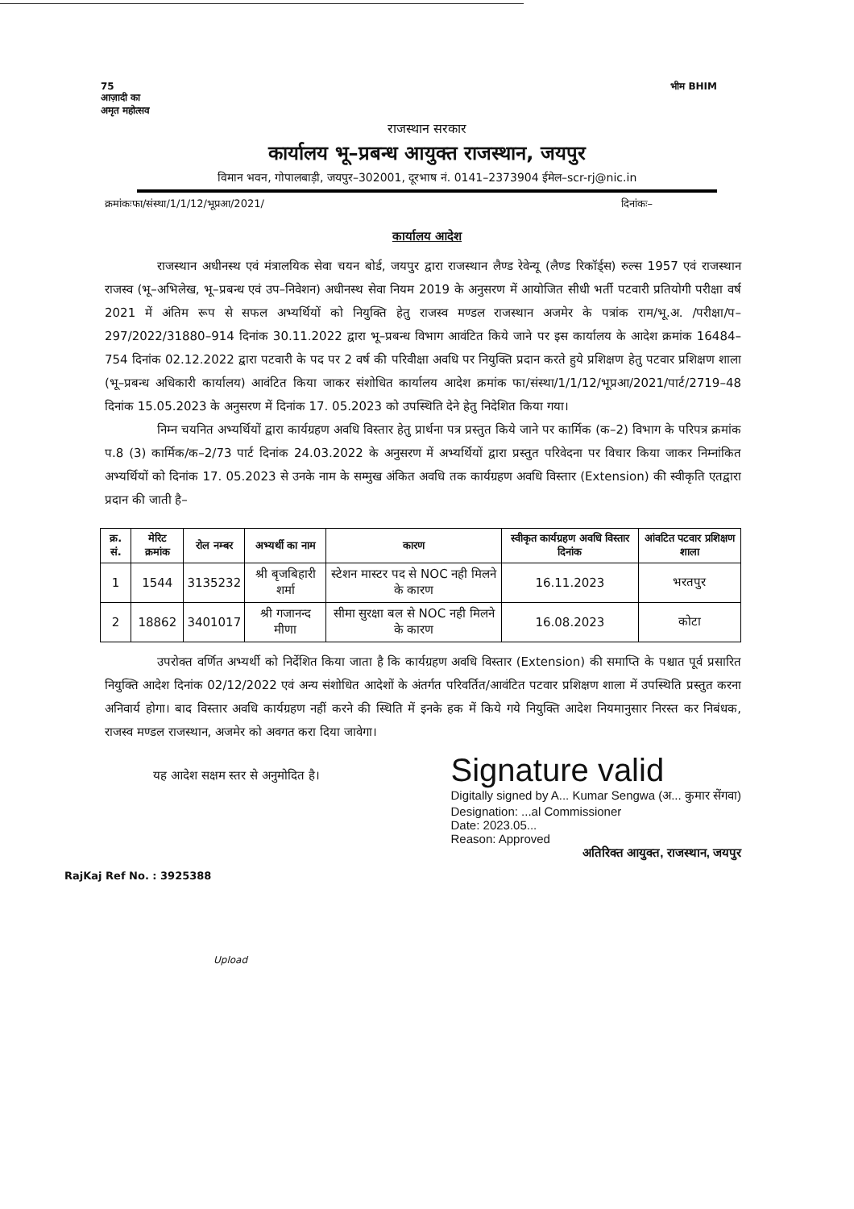75
आज़ादी का
अमृत महोत्सव
भीम BHIM
राजस्थान सरकार
कार्यालय भू–प्रबन्ध आयुक्त राजस्थान, जयपुर
विमान भवन, गोपालबाड़ी, जयपुर–302001, दूरभाष नं. 0141–2373904 ईमेल–scr-rj@nic.in
क्रमांकःफा/संस्था/1/1/12/भूप्रआ/2021/ दिनांकः–
कार्यालय आदेश
राजस्थान अधीनस्थ एवं मंत्रालयिक सेवा चयन बोर्ड, जयपुर द्वारा राजस्थान लैण्ड रेवेन्यू (लैण्ड रिकॉर्ड्स) रुल्स 1957 एवं राजस्थान राजस्व (भू–अभिलेख, भू–प्रबन्ध एवं उप–निवेशन) अधीनस्थ सेवा नियम 2019 के अनुसरण में आयोजित सीधी भर्ती पटवारी प्रतियोगी परीक्षा वर्ष 2021 में अंतिम रूप से सफल अभ्यर्थियों को नियुक्ति हेतु राजस्व मण्डल राजस्थान अजमेर के पत्रांक राम/भू.अ. /परीक्षा/प–297/2022/31880–914 दिनांक 30.11.2022 द्वारा भू–प्रबन्ध विभाग आवंटित किये जाने पर इस कार्यालय के आदेश क्रमांक 16484–754 दिनांक 02.12.2022 द्वारा पटवारी के पद पर 2 वर्ष की परिवीक्षा अवधि पर नियुक्ति प्रदान करते हुये प्रशिक्षण हेतु पटवार प्रशिक्षण शाला (भू–प्रबन्ध अधिकारी कार्यालय) आवंटित किया जाकर संशोधित कार्यालय आदेश क्रमांक फा/संस्था/1/1/12/भूप्रआ/2021/पार्ट/2719–48 दिनांक 15.05.2023 के अनुसरण में दिनांक 17. 05.2023 को उपस्थिति देने हेतु निदेशित किया गया।
निम्न चयनित अभ्यर्थियों द्वारा कार्यग्रहण अवधि विस्तार हेतु प्रार्थना पत्र प्रस्तुत किये जाने पर कार्मिक (क–2) विभाग के परिपत्र क्रमांक प.8 (3) कार्मिक/क–2/73 पार्ट दिनांक 24.03.2022 के अनुसरण में अभ्यर्थियों द्वारा प्रस्तुत परिवेदना पर विचार किया जाकर निम्नांकित अभ्यर्थियों को दिनांक 17. 05.2023 से उनके नाम के सम्मुख अंकित अवधि तक कार्यग्रहण अवधि विस्तार (Extension) की स्वीकृति एतद्वारा प्रदान की जाती है–
| क्र. सं. | मेरिट क्रमांक | रोल नम्बर | अभ्यर्थी का नाम | कारण | स्वीकृत कार्यग्रहण अवधि विस्तार दिनांक | आंवटित पटवार प्रशिक्षण शाला |
| --- | --- | --- | --- | --- | --- | --- |
| 1 | 1544 | 3135232 | श्री बृजबिहारी शर्मा | स्टेशन मास्टर पद से NOC नही मिलने के कारण | 16.11.2023 | भरतपुर |
| 2 | 18862 | 3401017 | श्री गजानन्द मीणा | सीमा सुरक्षा बल से NOC नही मिलने के कारण | 16.08.2023 | कोटा |
उपरोक्त वर्णित अभ्यर्थी को निर्देशित किया जाता है कि कार्यग्रहण अवधि विस्तार (Extension) की समाप्ति के पश्चात पूर्व प्रसारित नियुक्ति आदेश दिनांक 02/12/2022 एवं अन्य संशोधित आदेशों के अंतर्गत परिवर्तित/आवंटित पटवार प्रशिक्षण शाला में उपस्थिति प्रस्तुत करना अनिवार्य होगा। बाद विस्तार अवधि कार्यग्रहण नहीं करने की स्थिति में इनके हक में किये गये नियुक्ति आदेश नियमानुसार निरस्त कर निबंधक, राजस्व मण्डल राजस्थान, अजमेर को अवगत करा दिया जावेगा।
यह आदेश सक्षम स्तर से अनुमोदित है।
Signature valid
Digitally signed by A... Kumar Sengwa (अ... कुमार सेंगवा)
Designation: ...al Commissioner
Date: 2023.05...
Reason: Approved
अतिरिक्त आयुक्त, राजस्थान, जयपुर
RajKaj Ref No. : 3925388
Upload